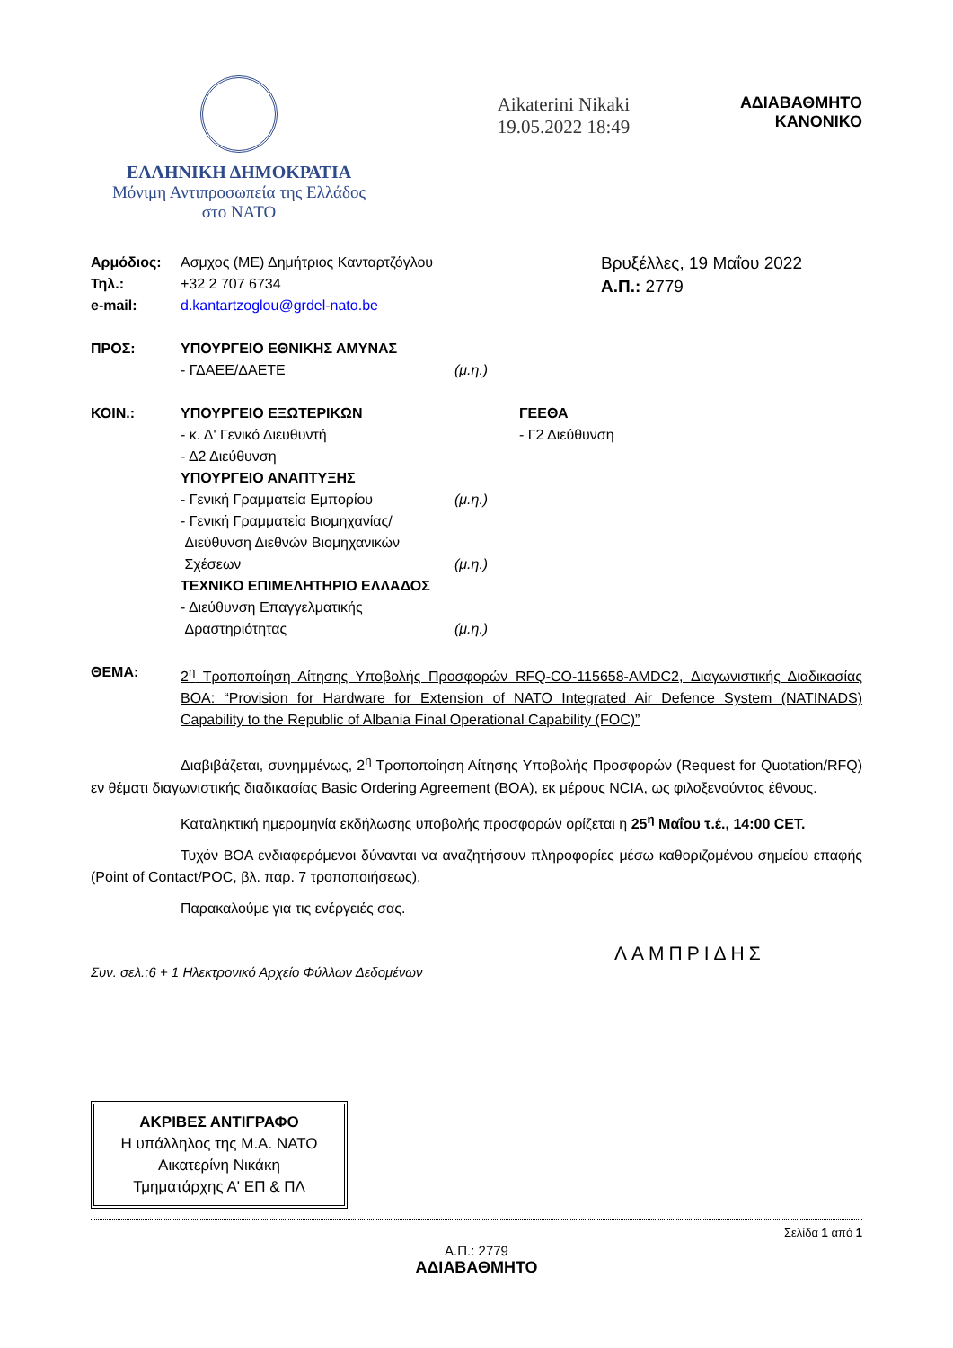ΕΛΛΗΝΙΚΗ ΔΗΜΟΚΡΑΤΙΑ
Μόνιμη Αντιπροσωπεία της Ελλάδος
στο ΝΑΤΟ
Aikaterini Nikaki
19.05.2022 18:49
ΑΔΙΑΒΑΘΜΗΤΟ
ΚΑΝΟΝΙΚΟ
Αρμόδιος: Ασμχος (ΜΕ) Δημήτριος Κανταρτζόγλου
Τηλ.: +32 2 707 6734
e-mail: d.kantartzoglou@grdel-nato.be
Βρυξέλλες, 19 Μαΐου 2022
Α.Π.: 2779
ΠΡΟΣ: ΥΠΟΥΡΓΕΙΟ ΕΘΝΙΚΗΣ ΑΜΥΝΑΣ
- ΓΔΑΕΕ/ΔΑΕΤΕ
(μ.η.)
ΚΟΙΝ.: ΥΠΟΥΡΓΕΙΟ ΕΞΩΤΕΡΙΚΩΝ
- κ. Δ' Γενικό Διευθυντή
- Δ2 Διεύθυνση
ΥΠΟΥΡΓΕΙΟ ΑΝΑΠΤΥΞΗΣ
- Γενική Γραμματεία Εμπορίου
- Γενική Γραμματεία Βιομηχανίας/
Διεύθυνση Διεθνών Βιομηχανικών
Σχέσεων
ΤΕΧΝΙΚΟ ΕΠΙΜΕΛΗΤΗΡΙΟ ΕΛΛΑΔΟΣ
- Διεύθυνση Επαγγελματικής
Δραστηριότητας
(μ.η.)
(μ.η.)
(μ.η.) ΓΕΕΘΑ
- Γ2 Διεύθυνση
ΘΕΜΑ:
2<sup>η</sup> Τροποποίηση Αίτησης Υποβολής Προσφορών RFQ-CO-115658-AMDC2, Διαγωνιστικής Διαδικασίας BOA: “Provision for Hardware for Extension of NATO Integrated Air Defence System (NATINADS) Capability to the Republic of Albania Final Operational Capability (FOC)”
Διαβιβάζεται, συνημμένως, 2<sup>η</sup> Τροποποίηση Αίτησης Υποβολής Προσφορών (Request for Quotation/RFQ) εν θέματι διαγωνιστικής διαδικασίας Basic Ordering Agreement (BOA), εκ μέρους NCIA, ως φιλοξενούντος έθνους.
Καταληκτική ημερομηνία εκδήλωσης υποβολής προσφορών ορίζεται η 25<sup>η</sup> Μαΐου τ.έ., 14:00 CET.
Τυχόν BOA ενδιαφερόμενοι δύνανται να αναζητήσουν πληροφορίες μέσω καθοριζομένου σημείου επαφής (Point of Contact/POC, βλ. παρ. 7 τροποποιήσεως).
Παρακαλούμε για τις ενέργειές σας.
ΛΑΜΠΡΙΔΗΣ
Συν. σελ.:6 + 1 Ηλεκτρονικό Αρχείο Φύλλων Δεδομένων
ΑΚΡΙΒΕΣ ΑΝΤΙΓΡΑΦΟ
Η υπάλληλος της Μ.Α. ΝΑΤΟ
Αικατερίνη Νικάκη
Τμηματάρχης Α' ΕΠ & ΠΛ
Σελίδα 1 από 1
Α.Π.: 2779
ΑΔΙΑΒΑΘΜΗΤΟ